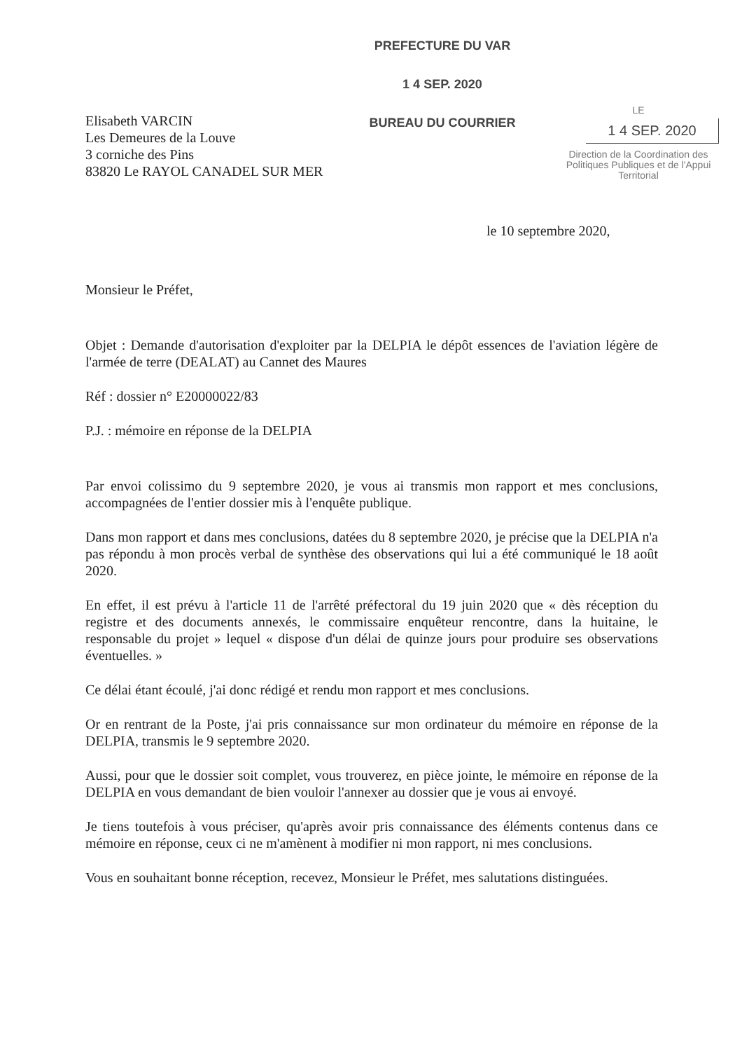Elisabeth VARCIN
Les Demeures de la Louve
3 corniche des Pins
83820 Le RAYOL CANADEL SUR MER
PREFECTURE DU VAR
1 4 SEP. 2020
BUREAU DU COURRIER
LE
1 4 SEP. 2020
Direction de la Coordination des Politiques Publiques et de l'Appui Territorial
le 10 septembre 2020,
Monsieur le Préfet,
Objet : Demande d'autorisation d'exploiter par la DELPIA le dépôt essences de l'aviation légère de l'armée de terre (DEALAT) au Cannet des Maures
Réf : dossier n° E20000022/83
P.J. : mémoire en réponse de la DELPIA
Par envoi colissimo du 9 septembre 2020, je vous ai transmis mon rapport et mes conclusions, accompagnées de l'entier dossier mis à l'enquête publique.
Dans mon rapport et dans mes conclusions, datées du 8 septembre 2020, je précise que la DELPIA n'a pas répondu à mon procès verbal de synthèse des observations qui lui a été communiqué le 18 août 2020.
En effet, il est prévu à l'article 11 de l'arrêté préfectoral du 19 juin 2020 que « dès réception du registre et des documents annexés, le commissaire enquêteur rencontre, dans la huitaine, le responsable du projet » lequel « dispose d'un délai de quinze jours pour produire ses observations éventuelles. »
Ce délai étant écoulé, j'ai donc rédigé et rendu mon rapport et mes conclusions.
Or en rentrant de la Poste, j'ai pris connaissance sur mon ordinateur du mémoire en réponse de la DELPIA, transmis le 9 septembre 2020.
Aussi, pour que le dossier soit complet, vous trouverez, en pièce jointe, le mémoire en réponse de la DELPIA en vous demandant de bien vouloir l'annexer au dossier que je vous ai envoyé.
Je tiens toutefois à vous préciser, qu'après avoir pris connaissance des éléments contenus dans ce mémoire en réponse, ceux ci ne m'amènent à modifier ni mon rapport, ni mes conclusions.
Vous en souhaitant bonne réception, recevez, Monsieur le Préfet, mes salutations distinguées.